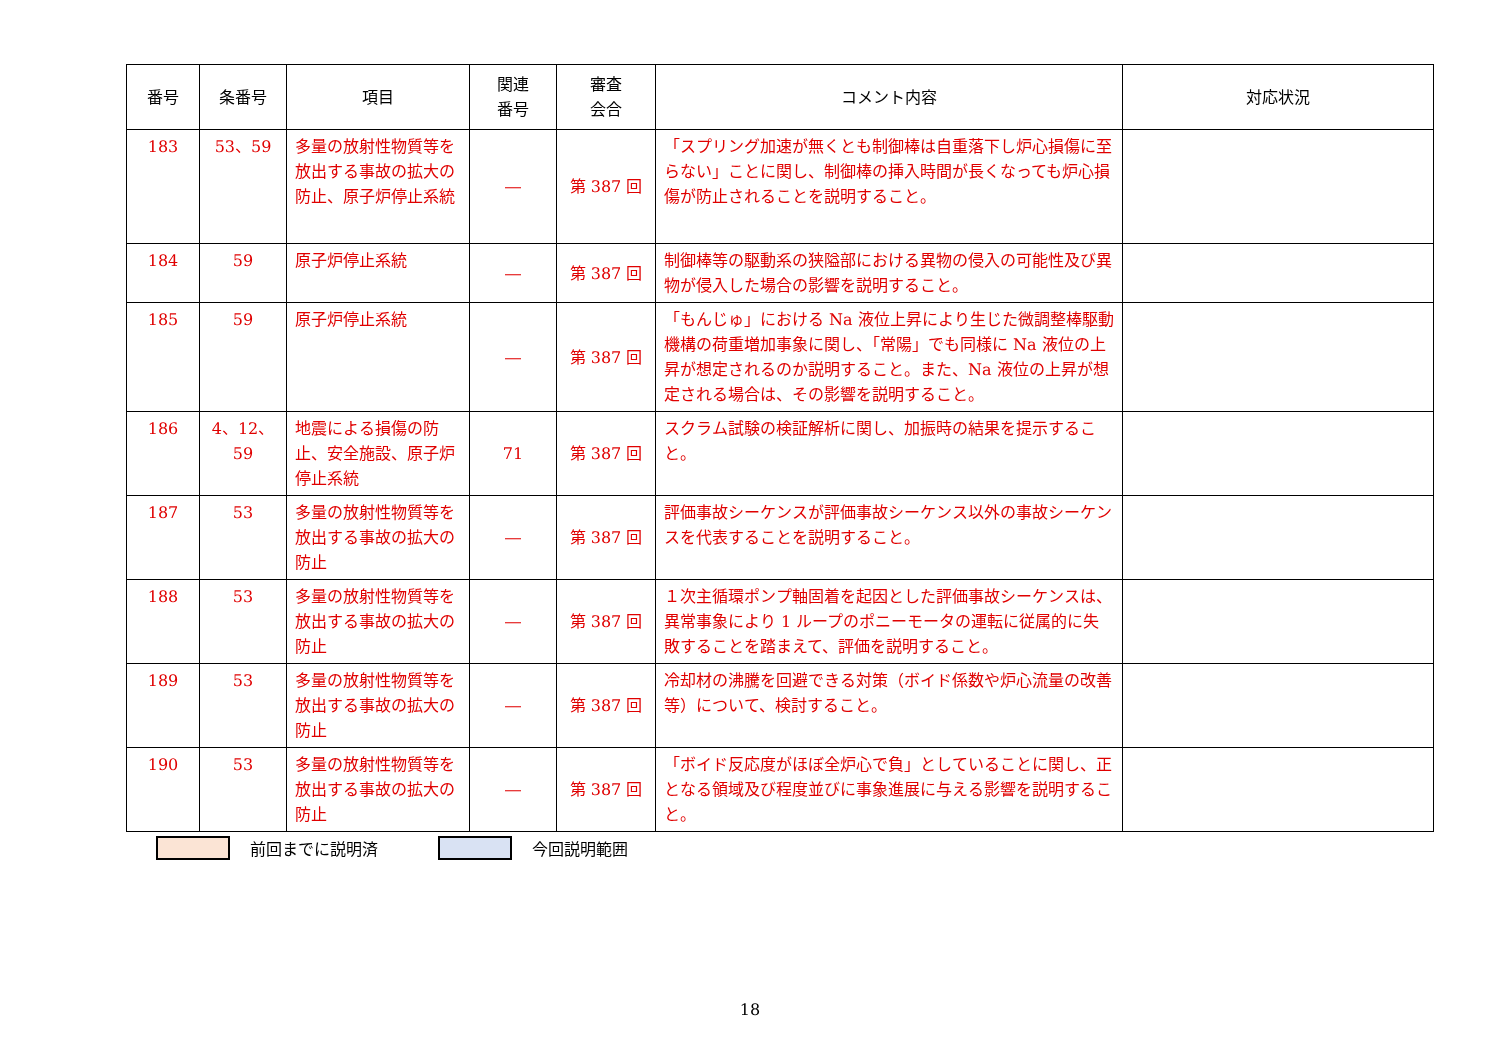| 番号 | 条番号 | 項目 | 関連 番号 | 審査 会合 | コメント内容 | 対応状況 |
| --- | --- | --- | --- | --- | --- | --- |
| 183 | 53、59 | 多量の放射性物質等を放出する事故の拡大の防止、原子炉停止系統 | ― | 第 387 回 | 「スプリング加速が無くとも制御棒は自重落下し炉心損傷に至らない」ことに関し、制御棒の挿入時間が長くなっても炉心損傷が防止されることを説明すること。 | |
| 184 | 59 | 原子炉停止系統 | ― | 第 387 回 | 制御棒等の駆動系の狭隘部における異物の侵入の可能性及び異物が侵入した場合の影響を説明すること。 | |
| 185 | 59 | 原子炉停止系統 | ― | 第 387 回 | 「もんじゅ」における Na 液位上昇により生じた微調整棒駆動機構の荷重増加事象に関し、「常陽」でも同様に Na 液位の上昇が想定されるのか説明すること。また、Na 液位の上昇が想定される場合は、その影響を説明すること。 | |
| 186 | 4、12、 59 | 地震による損傷の防止、安全施設、原子炉停止系統 | 71 | 第 387 回 | スクラム試験の検証解析に関し、加振時の結果を提示すること。 | |
| 187 | 53 | 多量の放射性物質等を放出する事故の拡大の防止 | ― | 第 387 回 | 評価事故シーケンスが評価事故シーケンス以外の事故シーケンスを代表することを説明すること。 | |
| 188 | 53 | 多量の放射性物質等を放出する事故の拡大の防止 | ― | 第 387 回 | １次主循環ポンプ軸固着を起因とした評価事故シーケンスは、異常事象により 1 ループのポニーモータの運転に従属的に失敗することを踏まえて、評価を説明すること。 | |
| 189 | 53 | 多量の放射性物質等を放出する事故の拡大の防止 | ― | 第 387 回 | 冷却材の沸騰を回避できる対策（ボイド係数や炉心流量の改善等）について、検討すること。 | |
| 190 | 53 | 多量の放射性物質等を放出する事故の拡大の防止 | ― | 第 387 回 | 「ボイド反応度がほぼ全炉心で負」としていることに関し、正となる領域及び程度並びに事象進展に与える影響を説明すること。 | |
前回までに説明済 今回説明範囲
18